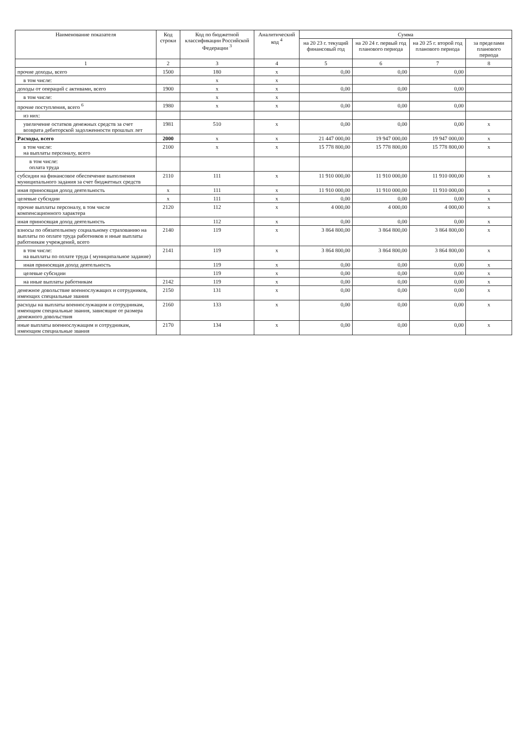| Наименование показателя | Код строки | Код по бюджетной классификации Российской Федерации <sup>3</sup> | Аналитический код <sup>4</sup> | Сумма | | | |
| --- | --- | --- | --- | --- | --- | --- | --- |
| | | | | на 20 23 г. текущий финансовый год | на 20 24 г. первый год планового периода | на 20 25 г. второй год планового периода | за пределами планового периода |
| 1 | 2 | 3 | 4 | 5 | 6 | 7 | 8 |
| прочие доходы, всего | 1500 | 180 | x | 0,00 | 0,00 | 0,00 | |
| в том числе: | | x | x | | | | |
| доходы от операций с активами, всего | 1900 | x | x | 0,00 | 0,00 | 0,00 | |
| в том числе: | | x | x | | | | |
| прочие поступления, всего <sup>6</sup> | 1980 | x | x | 0,00 | 0,00 | 0,00 | |
| из них: | | | | | | | |
| увеличение остатков денежных средств за счет возврата дебиторской задолженности прошлых лет | 1981 | 510 | x | 0,00 | 0,00 | 0,00 | x |
| Расходы, всего | 2000 | x | x | 21 447 000,00 | 19 947 000,00 | 19 947 000,00 | x |
| в том числе: на выплаты персоналу, всего | 2100 | x | x | 15 778 800,00 | 15 778 800,00 | 15 778 800,00 | x |
| в том числе: оплата труда | | | | | | | |
| субсидии на финансовое обеспечение выполнения муниципального задания за счет бюджетных средств | 2110 | 111 | x | 11 910 000,00 | 11 910 000,00 | 11 910 000,00 | x |
| иная приносящая доход деятельность | x | 111 | x | 11 910 000,00 | 11 910 000,00 | 11 910 000,00 | x |
| целевые субсидии | x | 111 | x | 0,00 | 0,00 | 0,00 | x |
| прочие выплаты персоналу, в том числе компенсационного характера | 2120 | 112 | x | 4 000,00 | 4 000,00 | 4 000,00 | x |
| иная приносящая доход деятельность | | 112 | x | 0,00 | 0,00 | 0,00 | x |
| взносы по обязательному социальному страхованию на выплаты по оплате труда работников и иные выплаты работникам учреждений, всего | 2140 | 119 | x | 3 864 800,00 | 3 864 800,00 | 3 864 800,00 | x |
| в том числе: на выплаты по оплате труда ( муниципальное задание) | 2141 | 119 | x | 3 864 800,00 | 3 864 800,00 | 3 864 800,00 | x |
| иная приносящая доход деятельность | | 119 | x | 0,00 | 0,00 | 0,00 | x |
| целевые субсидии | | 119 | x | 0,00 | 0,00 | 0,00 | x |
| на иные выплаты работникам | 2142 | 119 | x | 0,00 | 0,00 | 0,00 | x |
| денежное довольствие военнослужащих и сотрудников, имеющих специальные звания | 2150 | 131 | x | 0,00 | 0,00 | 0,00 | x |
| расходы на выплаты военнослужащим и сотрудникам, имеющим специальные звания, зависящие от размера денежного довольствия | 2160 | 133 | x | 0,00 | 0,00 | 0,00 | x |
| иные выплаты военнослужащим и сотрудникам, имеющим специальные звания | 2170 | 134 | x | 0,00 | 0,00 | 0,00 | x |